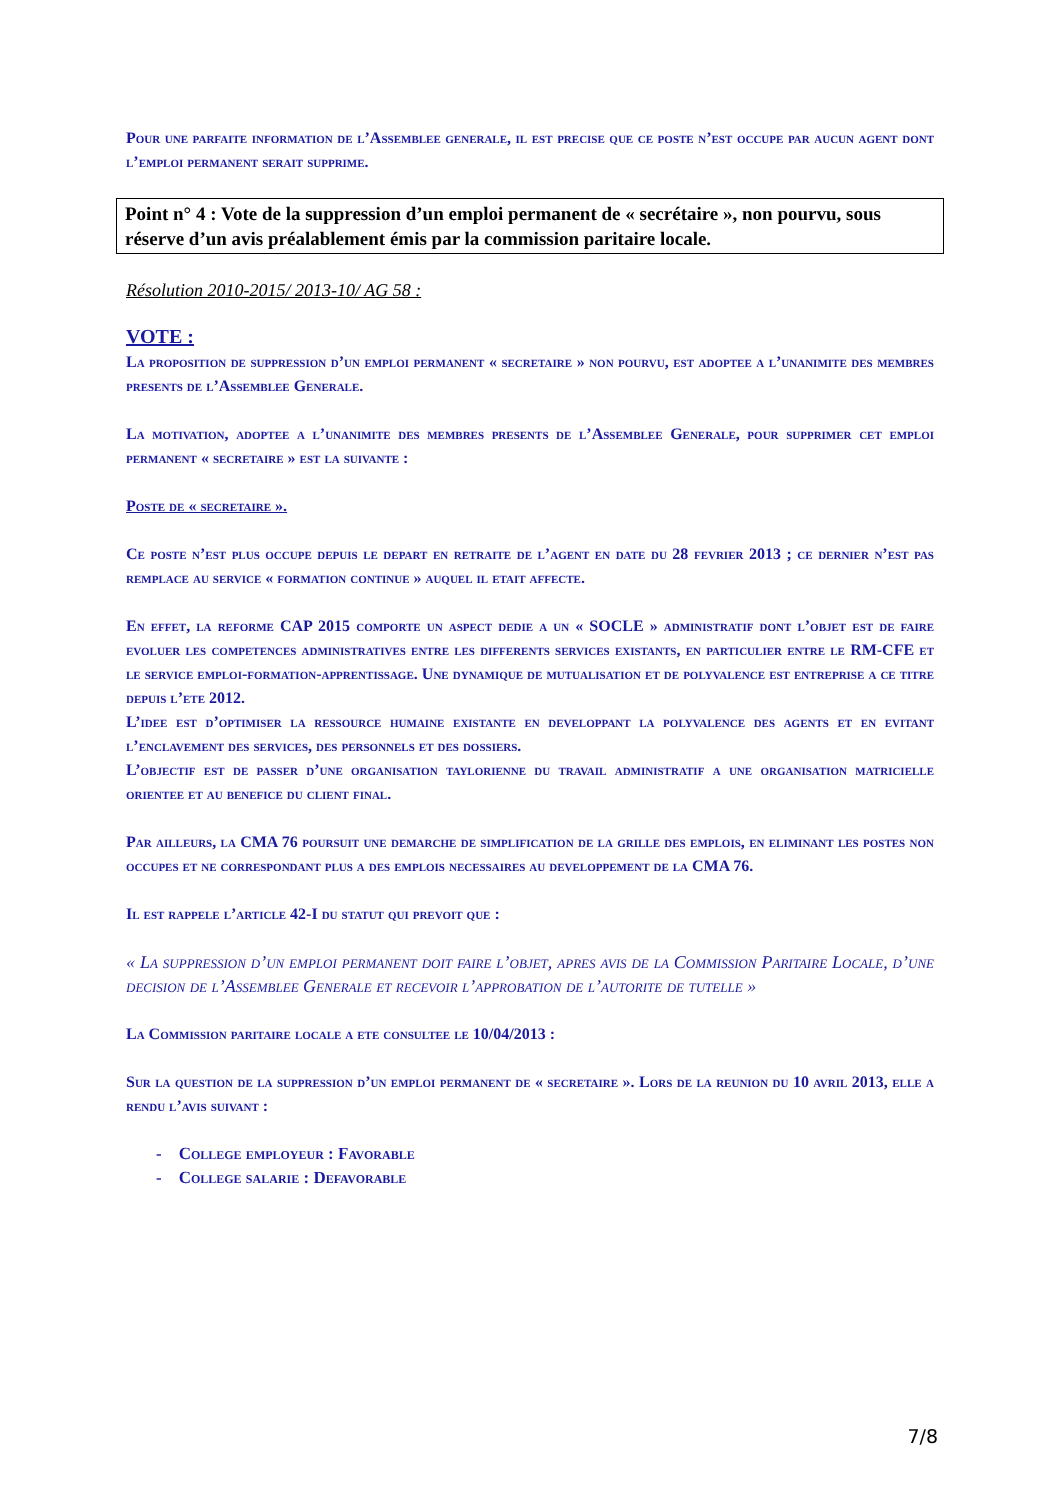Pour une parfaite information de l’Assemblee generale, il est precise que ce poste n’est occupe par aucun agent dont l’emploi permanent serait supprime.
Point n° 4 : Vote de la suppression d’un emploi permanent de « secrétaire », non pourvu, sous réserve d’un avis préalablement émis par la commission paritaire locale.
Résolution 2010-2015/ 2013-10/ AG 58 :
VOTE :
La proposition de suppression d’un emploi permanent « secretaire » non pourvu, est adoptee a l’unanimite des membres presents de l’Assemblee Generale.
La motivation, adoptee a l’unanimite des membres presents de l’Assemblee Generale, pour supprimer cet emploi permanent « secretaire » est la suivante :
Poste de « secretaire ».
Ce poste n’est plus occupe depuis le depart en retraite de l’agent en date du 28 fevrier 2013 ; ce dernier n’est pas remplace au service « formation continue » auquel il etait affecte.
En effet, la reforme CAP 2015 comporte un aspect dedie a un « SOCLE » administratif dont l’objet est de faire evoluer les competences administratives entre les differents services existants, en particulier entre le RM-CFE et le service emploi-formation-apprentissage. Une dynamique de mutualisation et de polyvalence est entreprise a ce titre depuis l’ete 2012.
L’idee est d’optimiser la ressource humaine existante en developpant la polyvalence des agents et en evitant l’enclavement des services, des personnels et des dossiers.
L’objectif est de passer d’une organisation taylorienne du travail administratif a une organisation matricielle orientee et au benefice du client final.
Par ailleurs, la CMA 76 poursuit une demarche de simplification de la grille des emplois, en eliminant les postes non occupes et ne correspondant plus a des emplois necessaires au developpement de la CMA 76.
Il est rappele l’article 42-I du statut qui prevoit que :
« La suppression d’un emploi permanent doit faire l’objet, apres avis de la Commission Paritaire Locale, d’une decision de l’Assemblee Generale et recevoir l’approbation de l’autorite de tutelle »
La Commission paritaire locale a ete consultee le 10/04/2013 :
Sur la question de la suppression d’un emploi permanent de « secretaire ». Lors de la reunion du 10 avril 2013, elle a rendu l’avis suivant :
- College employeur : Favorable
- College salarie : Defavorable
7/8